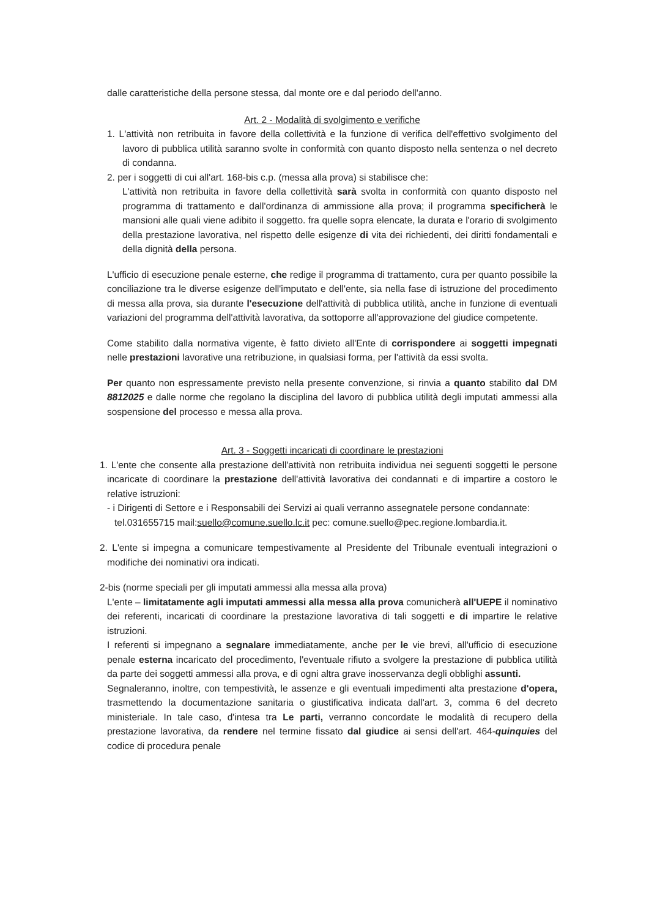dalle caratteristiche della persone stessa, dal monte ore e dal periodo dell'anno.
Art. 2 - Modalità di svolgimento e verifiche
1. L'attività non retribuita in favore della collettività e la funzione di verifica dell'effettivo svolgimento del lavoro di pubblica utilità saranno svolte in conformità con quanto disposto nella sentenza o nel decreto di condanna.
2. per i soggetti di cui all'art. 168-bis c.p. (messa alla prova) si stabilisce che:
L'attività non retribuita in favore della collettività sarà svolta in conformità con quanto disposto nel programma di trattamento e dall'ordinanza di ammissione alla prova; il programma specificherà le mansioni alle quali viene adibito il soggetto. fra quelle sopra elencate, la durata e l'orario di svolgimento della prestazione lavorativa, nel rispetto delle esigenze di vita dei richiedenti, dei diritti fondamentali e della dignità della persona.
L'ufficio di esecuzione penale esterne, che redige il programma di trattamento, cura per quanto possibile la conciliazione tra le diverse esigenze dell'imputato e dell'ente, sia nella fase di istruzione del procedimento di messa alla prova, sia durante l'esecuzione dell'attività di pubblica utilità, anche in funzione di eventuali variazioni del programma dell'attività lavorativa, da sottoporre all'approvazione del giudice competente.
Come stabilito dalla normativa vigente, è fatto divieto all'Ente di corrispondere ai soggetti impegnati nelle prestazioni lavorative una retribuzione, in qualsiasi forma, per l'attività da essi svolta.
Per quanto non espressamente previsto nella presente convenzione, si rinvia a quanto stabilito dal DM 8812025 e dalle norme che regolano la disciplina del lavoro di pubblica utilità degli imputati ammessi alla sospensione del processo e messa alla prova.
Art. 3 - Soggetti incaricati di coordinare le prestazioni
1. L'ente che consente alla prestazione dell'attività non retribuita individua nei seguenti soggetti le persone incaricate di coordinare la prestazione dell'attività lavorativa dei condannati e di impartire a costoro le relative istruzioni:
- i Dirigenti di Settore e i Responsabili dei Servizi ai quali verranno assegnatele persone condannate:
tel.031655715 mail:suello@comune.suello.lc.it pec: comune.suello@pec.regione.lombardia.it.
2. L'ente si impegna a comunicare tempestivamente al Presidente del Tribunale eventuali integrazioni o modifiche dei nominativi ora indicati.
2-bis (norme speciali per gli imputati ammessi alla messa alla prova)
L'ente – limitatamente agli imputati ammessi alla messa alla prova comunicherà all'UEPE il nominativo dei referenti, incaricati di coordinare la prestazione lavorativa di tali soggetti e di impartire le relative istruzioni.
I referenti si impegnano a segnalare immediatamente, anche per le vie brevi, all'ufficio di esecuzione penale esterna incaricato del procedimento, l'eventuale rifiuto a svolgere la prestazione di pubblica utilità da parte dei soggetti ammessi alla prova, e di ogni altra grave inosservanza degli obblighi assunti.
Segnaleranno, inoltre, con tempestività, le assenze e gli eventuali impedimenti alta prestazione d'opera, trasmettendo la documentazione sanitaria o giustificativa indicata dall'art. 3, comma 6 del decreto ministeriale. In tale caso, d'intesa tra Le parti, verranno concordate le modalità di recupero della prestazione lavorativa, da rendere nel termine fissato dal giudice ai sensi dell'art. 464-quinquies del codice di procedura penale